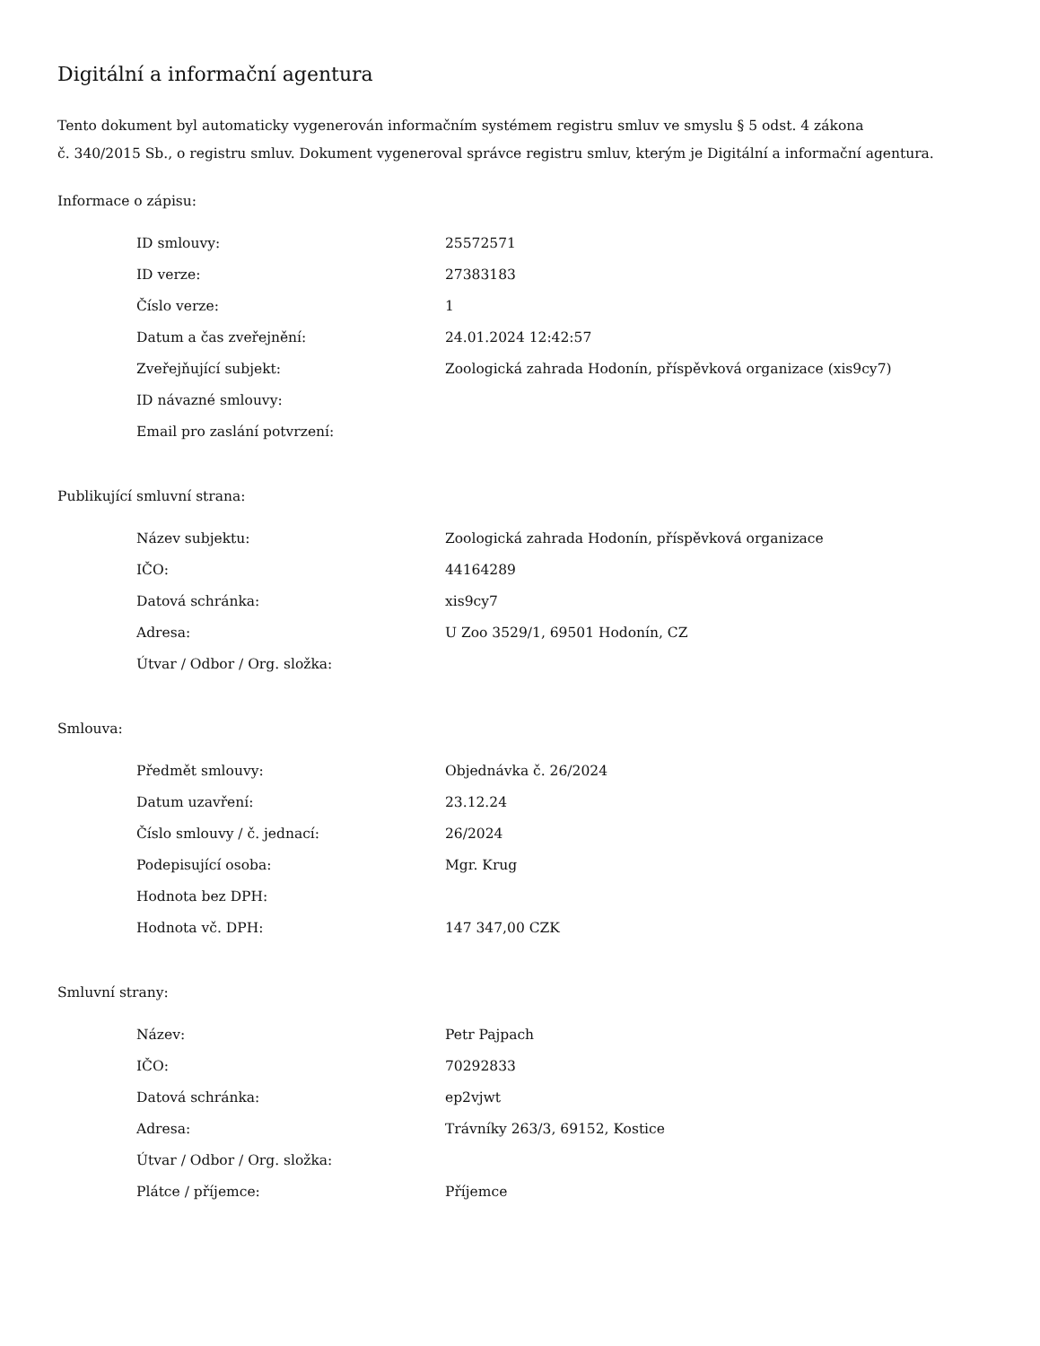Digitální a informační agentura
Tento dokument byl automaticky vygenerován informačním systémem registru smluv ve smyslu § 5 odst. 4 zákona
č. 340/2015 Sb., o registru smluv. Dokument vygeneroval správce registru smluv, kterým je Digitální a informační agentura.
Informace o zápisu:
| ID smlouvy: | 25572571 |
| ID verze: | 27383183 |
| Číslo verze: | 1 |
| Datum a čas zveřejnění: | 24.01.2024 12:42:57 |
| Zveřejňující subjekt: | Zoologická zahrada Hodonín, příspěvková organizace (xis9cy7) |
| ID návazné smlouvy: | |
| Email pro zaslání potvrzení: | |
Publikující smluvní strana:
| Název subjektu: | Zoologická zahrada Hodonín, příspěvková organizace |
| IČO: | 44164289 |
| Datová schránka: | xis9cy7 |
| Adresa: | U Zoo 3529/1, 69501 Hodonín, CZ |
| Útvar / Odbor / Org. složka: | |
Smlouva:
| Předmět smlouvy: | Objednávka č. 26/2024 |
| Datum uzavření: | 23.12.24 |
| Číslo smlouvy / č. jednací: | 26/2024 |
| Podepisující osoba: | Mgr. Krug |
| Hodnota bez DPH: | |
| Hodnota vč. DPH: | 147 347,00 CZK |
Smluvní strany:
| Název: | Petr Pajpach |
| IČO: | 70292833 |
| Datová schránka: | ep2vjwt |
| Adresa: | Trávníky 263/3, 69152, Kostice |
| Útvar / Odbor / Org. složka: | |
| Plátce / příjemce: | Příjemce |